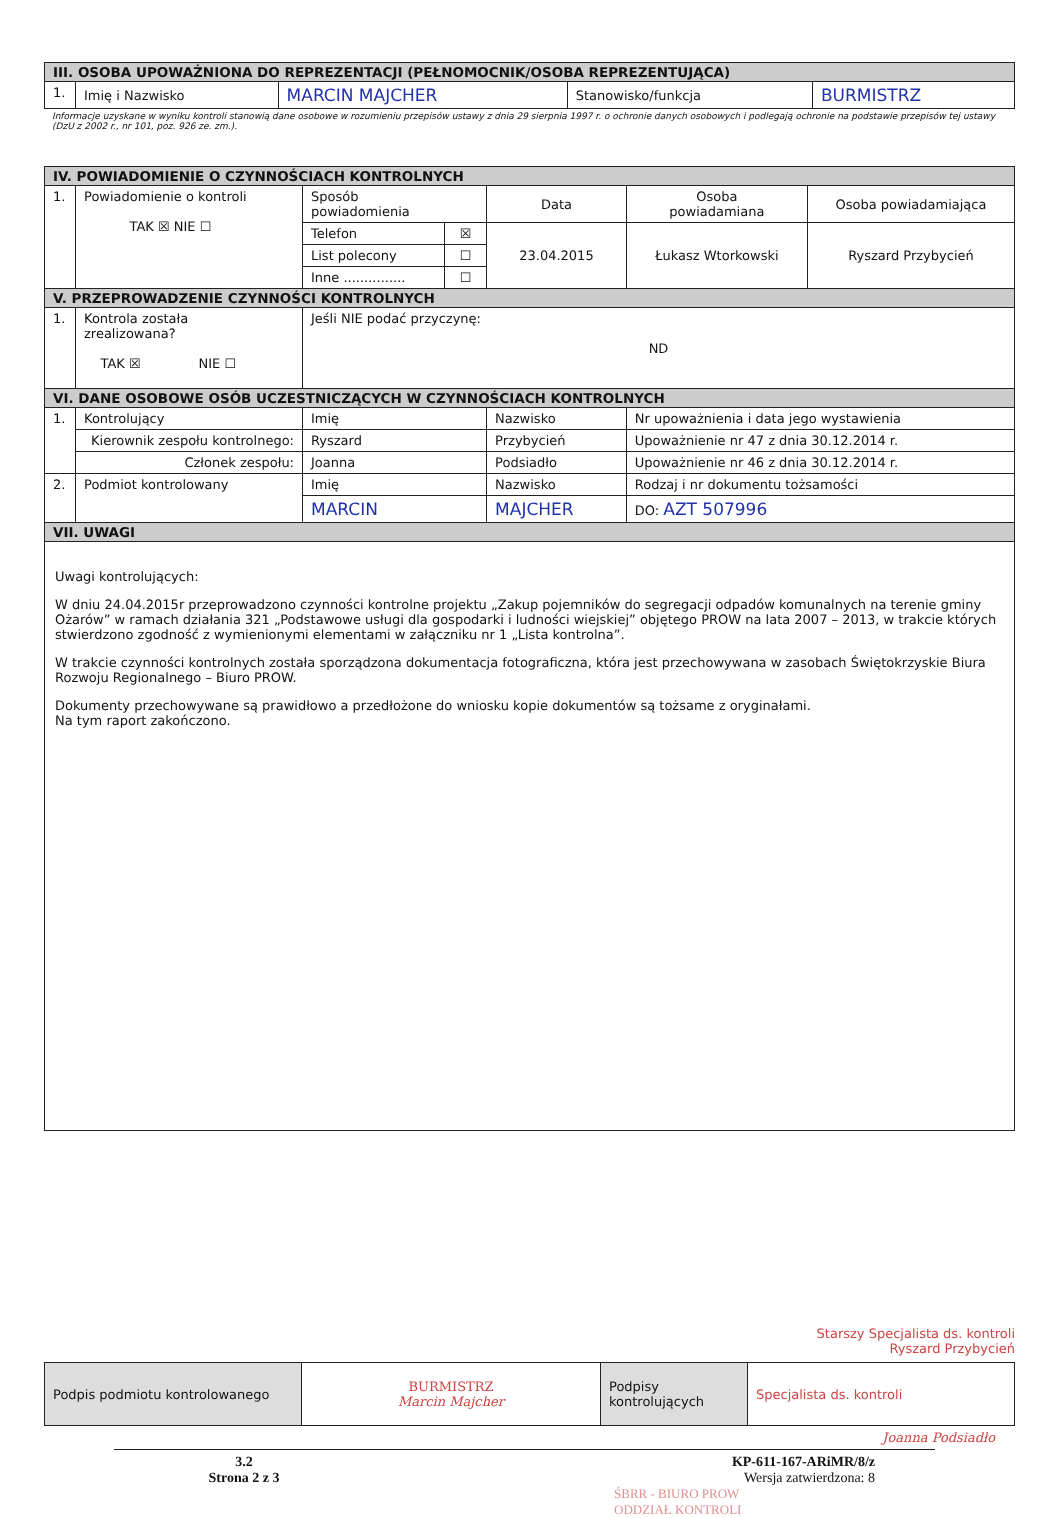| III. OSOBA UPOWAŻNIONA DO REPREZENTACJI (PEŁNOMOCNIK/OSOBA REPREZENTUJĄCA) | | | | |
| --- | --- | --- | --- | --- |
| 1. | Imię i Nazwisko | MARCIN MAJCHER | Stanowisko/funkcja | BURMISTRZ |
Informacje uzyskane w wyniku kontroli stanowią dane osobowe w rozumieniu przepisów ustawy z dnia 29 sierpnia 1997 r. o ochronie danych osobowych i podlegają ochronie na podstawie przepisów tej ustawy (DzU z 2002 r., nr 101, poz. 926 ze. zm.).
| IV. POWIADOMIENIE O CZYNNOŚCIACH KONTROLNYCH | | | | | | |
| --- | --- | --- | --- | --- | --- | --- |
| 1. | Powiadomienie o kontroli TAK ☒ NIE ☐ | Sposób powiadomienia | | Data | Osoba powiadamiana | Osoba powiadamiająca |
| | | Telefon | ☒ | 23.04.2015 | Łukasz Wtorkowski | Ryszard Przybycień |
| | | List polecony | ☐ | | | |
| | | Inne ............... | ☐ | | | |
| V. PRZEPROWADZENIE CZYNNOŚCI KONTROLNYCH | | | | | | |
| 1. | Kontrola została zrealizowana? TAK ☒ NIE ☐ | Jeśli NIE podać przyczynę: ND | | | | |
| VI. DANE OSOBOWE OSÓB UCZESTNICZĄCYCH W CZYNNOŚCIACH KONTROLNYCH | | | | | | |
| 1. | Kontrolujący | Imię | | Nazwisko | Nr upoważnienia i data jego wystawienia | |
| | Kierownik zespołu kontrolnego: | Ryszard | | Przybycień | Upoważnienie nr 47 z dnia 30.12.2014 r. | |
| | Członek zespołu: | Joanna | | Podsiadło | Upoważnienie nr 46 z dnia 30.12.2014 r. | |
| 2. | Podmiot kontrolowany | Imię | | Nazwisko | Rodzaj i nr dokumentu tożsamości | |
| | | MARCIN | | MAJCHER | DO: AZT 507996 | |
| VII. UWAGI | | | | | | |
| Uwagi kontrolujących: W dniu 24.04.2015r przeprowadzono czynności kontrolne projektu „Zakup pojemników do segregacji odpadów komunalnych na terenie gminy Ożarów” w ramach działania 321 „Podstawowe usługi dla gospodarki i ludności wiejskiej” objętego PROW na lata 2007 – 2013, w trakcie których stwierdzono zgodność z wymienionymi elementami w załączniku nr 1 „Lista kontrolna”. W trakcie czynności kontrolnych została sporządzona dokumentacja fotograficzna, która jest przechowywana w zasobach Świętokrzyskie Biura Rozwoju Regionalnego – Biuro PROW. Dokumenty przechowywane są prawidłowo a przedłożone do wniosku kopie dokumentów są tożsame z oryginałami. Na tym raport zakończono. | | | | | | |
Starszy Specjalista ds. kontroli
Ryszard Przybycień
| Podpis podmiotu kontrolowanego | BURMISTRZ Marcin Majcher | Podpisy kontrolujących | Specjalista ds. kontroli |
Joanna Podsiadło
3.2
Strona 2 z 3
KP-611-167-ARiMR/8/z
Wersja zatwierdzona: 8
ŚBRR - BIURO PROW
ODDZIAŁ KONTROLI